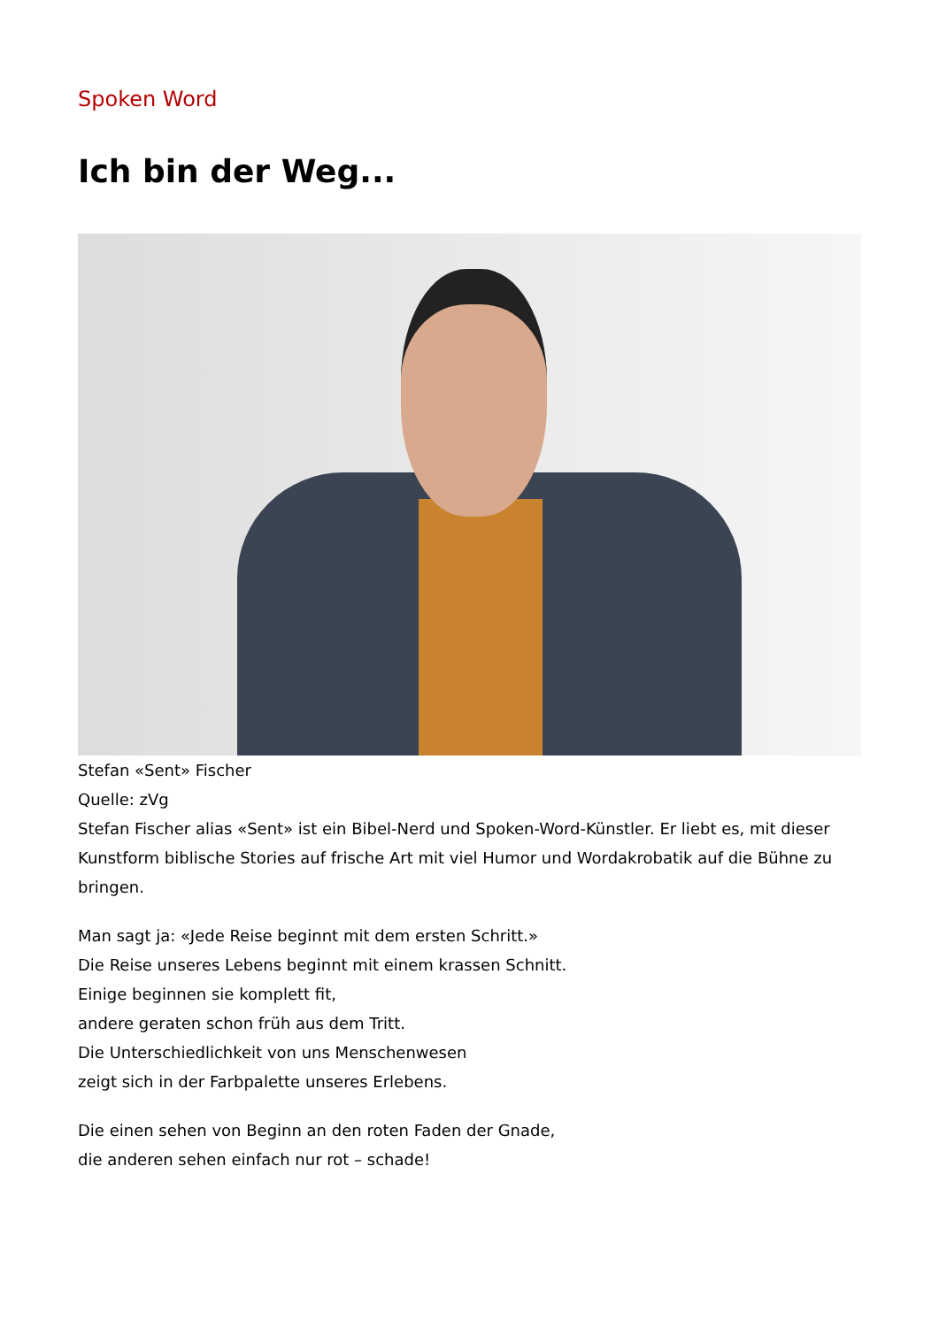Spoken Word
Ich bin der Weg...
Stefan «Sent» Fischer
Quelle: zVg
Stefan Fischer alias «Sent» ist ein Bibel-Nerd und Spoken-Word-Künstler. Er liebt es, mit dieser Kunstform biblische Stories auf frische Art mit viel Humor und Wordakrobatik auf die Bühne zu bringen.
Man sagt ja: «Jede Reise beginnt mit dem ersten Schritt.»
Die Reise unseres Lebens beginnt mit einem krassen Schnitt.
Einige beginnen sie komplett fit,
andere geraten schon früh aus dem Tritt.
Die Unterschiedlichkeit von uns Menschenwesen
zeigt sich in der Farbpalette unseres Erlebens.
Die einen sehen von Beginn an den roten Faden der Gnade,
die anderen sehen einfach nur rot – schade!